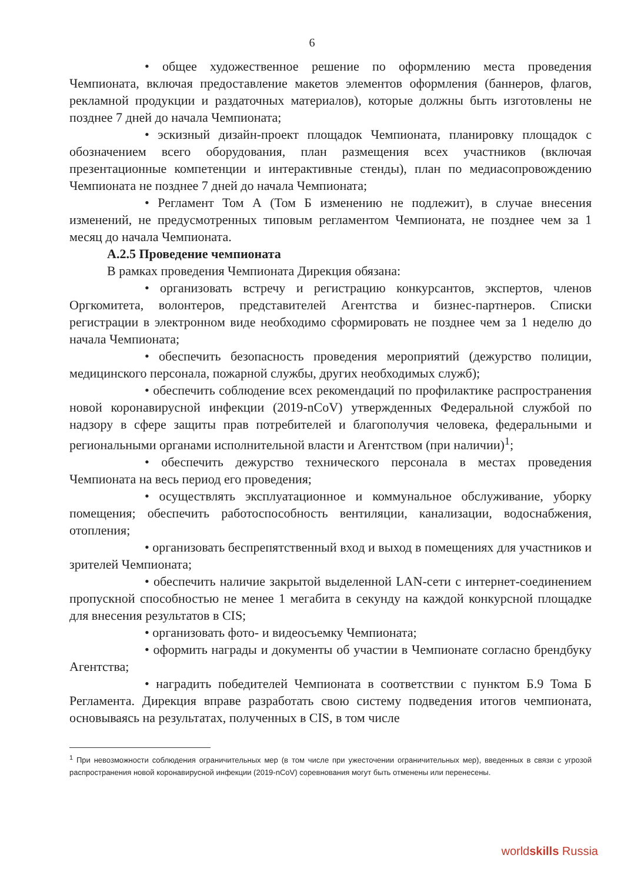6
• общее художественное решение по оформлению места проведения Чемпионата, включая предоставление макетов элементов оформления (баннеров, флагов, рекламной продукции и раздаточных материалов), которые должны быть изготовлены не позднее 7 дней до начала Чемпионата;
• эскизный дизайн-проект площадок Чемпионата, планировку площадок с обозначением всего оборудования, план размещения всех участников (включая презентационные компетенции и интерактивные стенды), план по медиасопровождению Чемпионата не позднее 7 дней до начала Чемпионата;
• Регламент Том А (Том Б изменению не подлежит), в случае внесения изменений, не предусмотренных типовым регламентом Чемпионата, не позднее чем за 1 месяц до начала Чемпионата.
А.2.5 Проведение чемпионата
В рамках проведения Чемпионата Дирекция обязана:
• организовать встречу и регистрацию конкурсантов, экспертов, членов Оргкомитета, волонтеров, представителей Агентства и бизнес-партнеров. Списки регистрации в электронном виде необходимо сформировать не позднее чем за 1 неделю до начала Чемпионата;
• обеспечить безопасность проведения мероприятий (дежурство полиции, медицинского персонала, пожарной службы, других необходимых служб);
• обеспечить соблюдение всех рекомендаций по профилактике распространения новой коронавирусной инфекции (2019-nCoV) утвержденных Федеральной службой по надзору в сфере защиты прав потребителей и благополучия человека, федеральными и региональными органами исполнительной власти и Агентством (при наличии)<sup>1</sup>;
• обеспечить дежурство технического персонала в местах проведения Чемпионата на весь период его проведения;
• осуществлять эксплуатационное и коммунальное обслуживание, уборку помещения; обеспечить работоспособность вентиляции, канализации, водоснабжения, отопления;
• организовать беспрепятственный вход и выход в помещениях для участников и зрителей Чемпионата;
• обеспечить наличие закрытой выделенной LAN-сети с интернет-соединением пропускной способностью не менее 1 мегабита в секунду на каждой конкурсной площадке для внесения результатов в CIS;
• организовать фото- и видеосъемку Чемпионата;
• оформить награды и документы об участии в Чемпионате согласно брендбуку Агентства;
• наградить победителей Чемпионата в соответствии с пунктом Б.9 Тома Б Регламента. Дирекция вправе разработать свою систему подведения итогов чемпионата, основываясь на результатах, полученных в CIS, в том числе
<sup>1</sup> При невозможности соблюдения ограничительных мер (в том числе при ужесточении ограничительных мер), введенных в связи с угрозой распространения новой коронавирусной инфекции (2019-nCoV) соревнования могут быть отменены или перенесены.
worldskills Russia